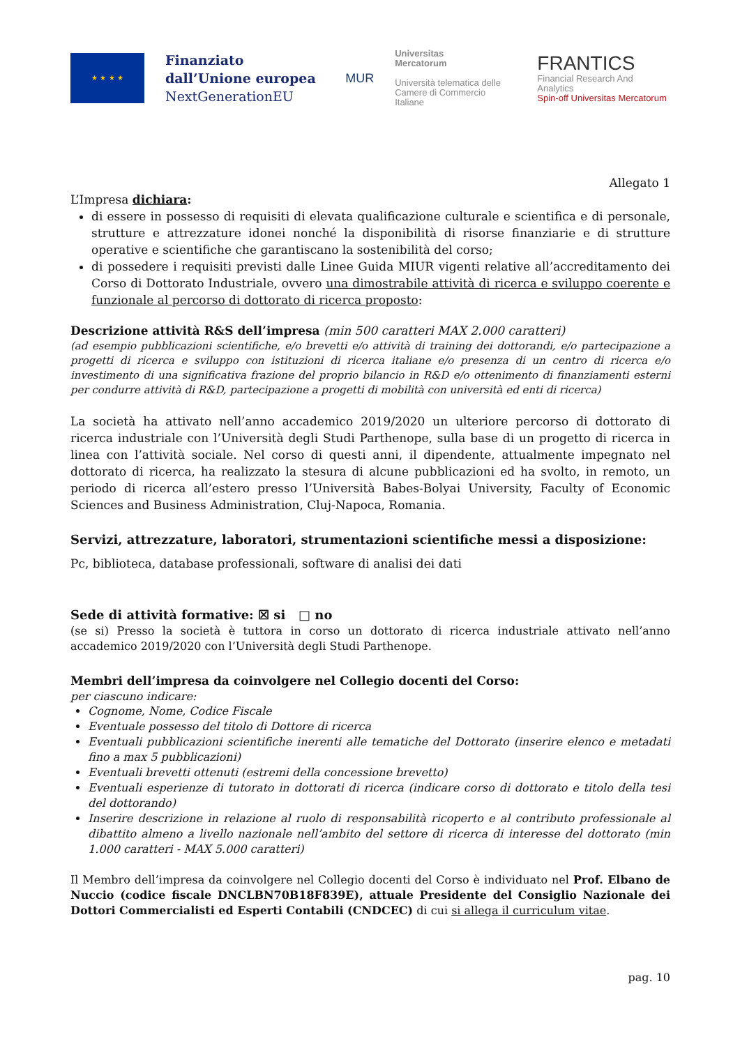★ ★ ★ ★
Finanziato dall’Unione europea
NextGenerationEU
MUR
Universitas
Mercatorum
Università telematica delle
Camere di Commercio Italiane
FRANTICS
Financial Research And Analytics
Spin-off Universitas Mercatorum
Allegato 1
L’Impresa dichiara:
di essere in possesso di requisiti di elevata qualificazione culturale e scientifica e di personale, strutture e attrezzature idonei nonché la disponibilità di risorse finanziarie e di strutture operative e scientifiche che garantiscano la sostenibilità del corso;
di possedere i requisiti previsti dalle Linee Guida MIUR vigenti relative all’accreditamento dei Corso di Dottorato Industriale, ovvero una dimostrabile attività di ricerca e sviluppo coerente e funzionale al percorso di dottorato di ricerca proposto:
Descrizione attività R&S dell’impresa (min 500 caratteri MAX 2.000 caratteri)
(ad esempio pubblicazioni scientifiche, e/o brevetti e/o attività di training dei dottorandi, e/o partecipazione a progetti di ricerca e sviluppo con istituzioni di ricerca italiane e/o presenza di un centro di ricerca e/o investimento di una significativa frazione del proprio bilancio in R&D e/o ottenimento di finanziamenti esterni per condurre attività di R&D, partecipazione a progetti di mobilità con università ed enti di ricerca)
La società ha attivato nell’anno accademico 2019/2020 un ulteriore percorso di dottorato di ricerca industriale con l’Università degli Studi Parthenope, sulla base di un progetto di ricerca in linea con l’attività sociale. Nel corso di questi anni, il dipendente, attualmente impegnato nel dottorato di ricerca, ha realizzato la stesura di alcune pubblicazioni ed ha svolto, in remoto, un periodo di ricerca all’estero presso l’Università Babes-Bolyai University, Faculty of Economic Sciences and Business Administration, Cluj-Napoca, Romania.
Servizi, attrezzature, laboratori, strumentazioni scientifiche messi a disposizione:
Pc, biblioteca, database professionali, software di analisi dei dati
Sede di attività formative: ☒ si □ no
(se si) Presso la società è tuttora in corso un dottorato di ricerca industriale attivato nell’anno accademico 2019/2020 con l’Università degli Studi Parthenope.
Membri dell’impresa da coinvolgere nel Collegio docenti del Corso:
per ciascuno indicare:
Cognome, Nome, Codice Fiscale
Eventuale possesso del titolo di Dottore di ricerca
Eventuali pubblicazioni scientifiche inerenti alle tematiche del Dottorato (inserire elenco e metadati fino a max 5 pubblicazioni)
Eventuali brevetti ottenuti (estremi della concessione brevetto)
Eventuali esperienze di tutorato in dottorati di ricerca (indicare corso di dottorato e titolo della tesi del dottorando)
Inserire descrizione in relazione al ruolo di responsabilità ricoperto e al contributo professionale al dibattito almeno a livello nazionale nell’ambito del settore di ricerca di interesse del dottorato (min 1.000 caratteri - MAX 5.000 caratteri)
Il Membro dell’impresa da coinvolgere nel Collegio docenti del Corso è individuato nel Prof. Elbano de Nuccio (codice fiscale DNCLBN70B18F839E), attuale Presidente del Consiglio Nazionale dei Dottori Commercialisti ed Esperti Contabili (CNDCEC) di cui si allega il curriculum vitae.
pag. 10